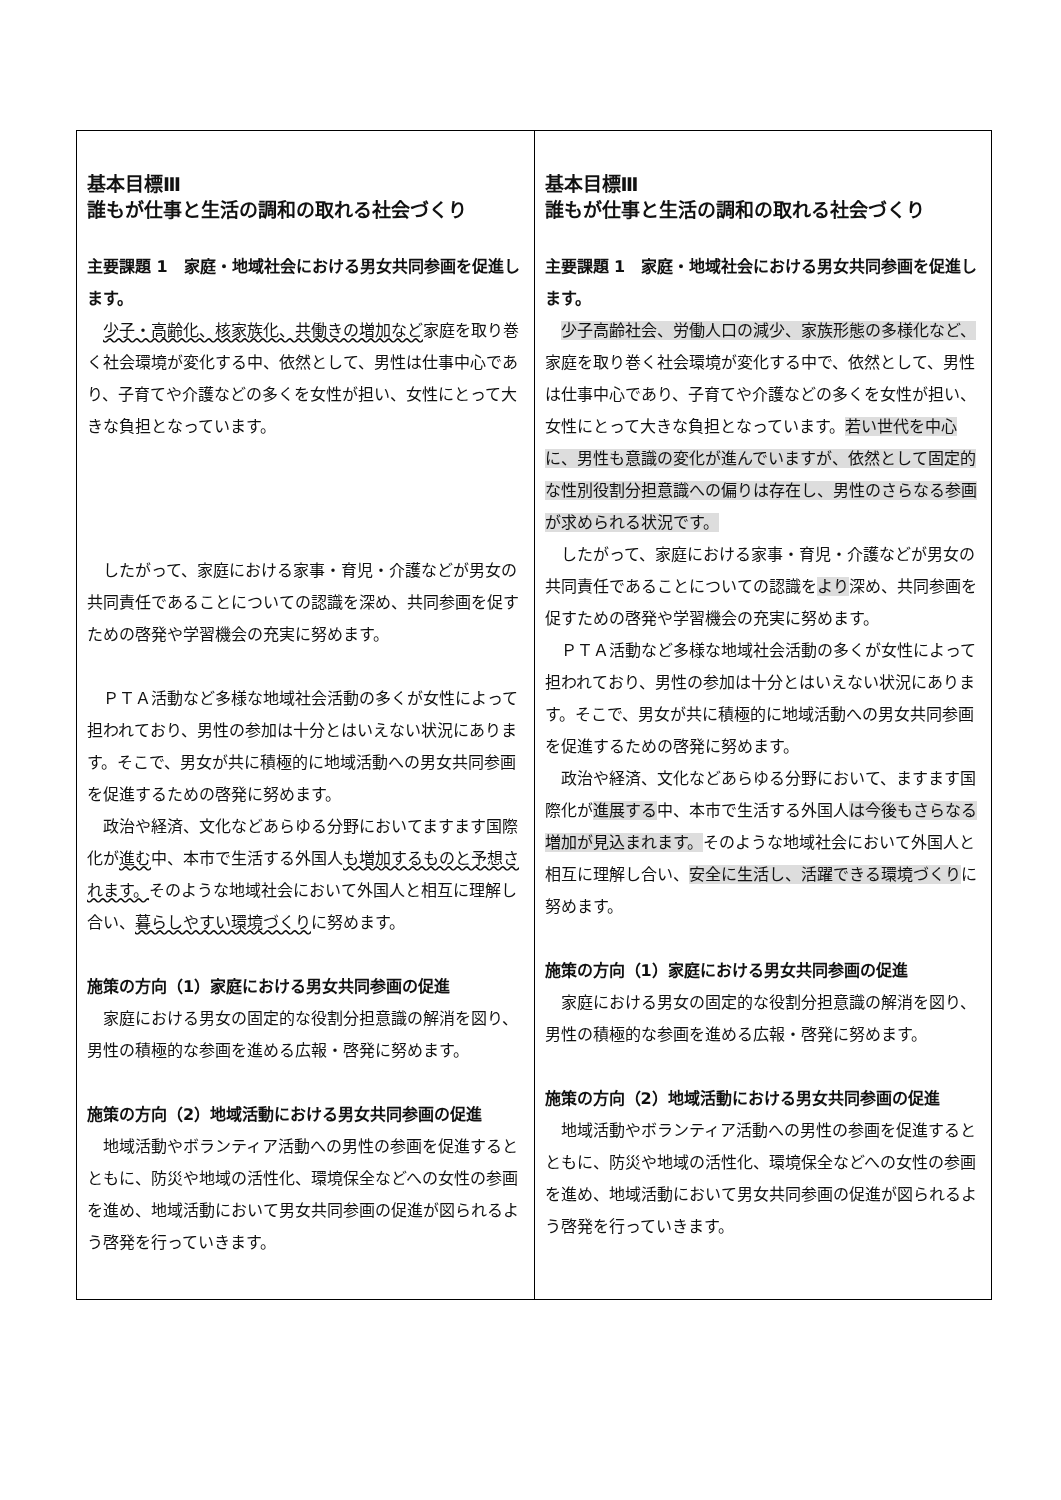| 基本目標Ⅲ 誰もが仕事と生活の調和の取れる社会づくり 主要課題 1 家庭・地域社会における男女共同参画を促進します。 少子・高齢化、核家族化、共働きの増加など 家庭を取り巻く社会環境が変化する中、依然として、男性は仕事中心であり、子育てや介護などの多くを女性が担い、女性にとって大きな負担となっています。 したがって、家庭における家事・育児・介護などが男女の共同責任であることについての認識を深め、共同参画を促すための啓発や学習機会の充実に努めます。 ＰＴＡ活動など多様な地域社会活動の多くが女性によって担われており、男性の参加は十分とはいえない状況にあります。そこで、男女が共に積極的に地域活動への男女共同参画を促進するための啓発に努めます。 政治や経済、文化などあらゆる分野においてますます国際化が 進む 中、本市で生活する外国人 も増加するものと予想されます。 そのような地域社会において外国人と相互に理解し合い、 暮らしやすい環境づくり に努めます。 施策の方向（1）家庭における男女共同参画の促進 家庭における男女の固定的な役割分担意識の解消を図り、男性の積極的な参画を進める広報・啓発に努めます。 施策の方向（2）地域活動における男女共同参画の促進 地域活動やボランティア活動への男性の参画を促進するとともに、防災や地域の活性化、環境保全などへの女性の参画を進め、地域活動において男女共同参画の促進が図られるよう啓発を行っていきます。 | 基本目標Ⅲ 誰もが仕事と生活の調和の取れる社会づくり 主要課題 1 家庭・地域社会における男女共同参画を促進します。 少子高齢社会、労働人口の減少、家族形態の多様化など、 家庭を取り巻く社会環境が変化する中で、依然として、男性は仕事中心であり、子育てや介護などの多くを女性が担い、女性にとって大きな負担となっています。 若い世代を中心に、男性も意識の変化が進んでいますが、依然として固定的な性別役割分担意識への偏りは存在し、男性のさらなる参画が求められる状況です。 したがって、家庭における家事・育児・介護などが男女の共同責任であることについての認識を より 深め、共同参画を促すための啓発や学習機会の充実に努めます。 ＰＴＡ活動など多様な地域社会活動の多くが女性によって担われており、男性の参加は十分とはいえない状況にあります。そこで、男女が共に積極的に地域活動への男女共同参画を促進するための啓発に努めます。 政治や経済、文化などあらゆる分野において、ますます国際化が 進展する 中、本市で生活する外国人 は今後もさらなる増加が見込まれます。 そのような地域社会において外国人と相互に理解し合い、 安全に生活し、活躍できる環境づくり に努めます。 施策の方向（1）家庭における男女共同参画の促進 家庭における男女の固定的な役割分担意識の解消を図り、男性の積極的な参画を進める広報・啓発に努めます。 施策の方向（2）地域活動における男女共同参画の促進 地域活動やボランティア活動への男性の参画を促進するとともに、防災や地域の活性化、環境保全などへの女性の参画を進め、地域活動において男女共同参画の促進が図られるよう啓発を行っていきます。 |